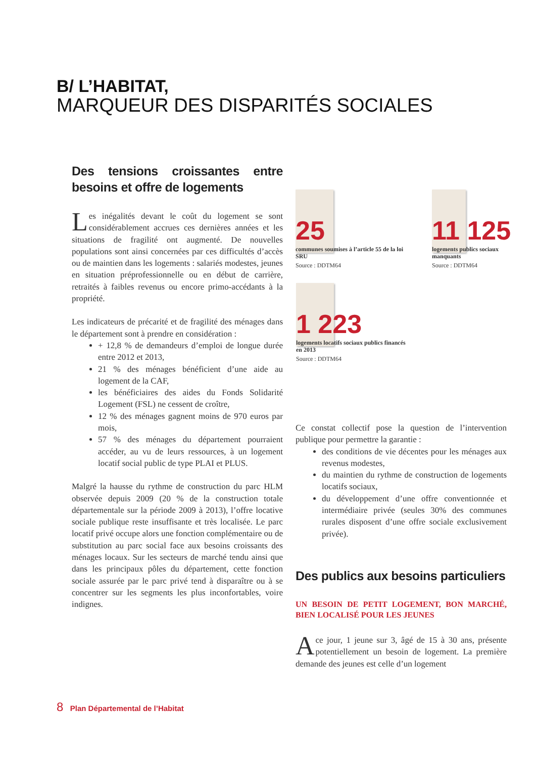B/ L’HABITAT,
MARQUEUR DES DISPARITÉS SOCIALES
Des tensions croissantes entre besoins et offre de logements
Les inégalités devant le coût du logement se sont considérablement accrues ces dernières années et les situations de fragilité ont augmenté. De nouvelles populations sont ainsi concernées par ces difficultés d’accès ou de maintien dans les logements : salariés modestes, jeunes en situation préprofessionnelle ou en début de carrière, retraités à faibles revenus ou encore primo-accédants à la propriété.
Les indicateurs de précarité et de fragilité des ménages dans le département sont à prendre en considération :
+ 12,8 % de demandeurs d’emploi de longue durée entre 2012 et 2013,
21 % des ménages bénéficient d’une aide au logement de la CAF,
les bénéficiaires des aides du Fonds Solidarité Logement (FSL) ne cessent de croître,
12 % des ménages gagnent moins de 970 euros par mois,
57 % des ménages du département pourraient accéder, au vu de leurs ressources, à un logement locatif social public de type PLAI et PLUS.
Malgré la hausse du rythme de construction du parc HLM observée depuis 2009 (20 % de la construction totale départementale sur la période 2009 à 2013), l’offre locative sociale publique reste insuffisante et très localisée. Le parc locatif privé occupe alors une fonction complémentaire ou de substitution au parc social face aux besoins croissants des ménages locaux. Sur les secteurs de marché tendu ainsi que dans les principaux pôles du département, cette fonction sociale assurée par le parc privé tend à disparaître ou à se concentrer sur les segments les plus inconfortables, voire indignes.
25
communes soumises à l’article 55 de la loi SRU
Source : DDTM64
11 125
logements publics sociaux manquants
Source : DDTM64
1 223
logements locatifs sociaux publics financés en 2013
Source : DDTM64
Ce constat collectif pose la question de l’intervention publique pour permettre la garantie :
des conditions de vie décentes pour les ménages aux revenus modestes,
du maintien du rythme de construction de logements locatifs sociaux,
du développement d’une offre conventionnée et intermédiaire privée (seules 30% des communes rurales disposent d’une offre sociale exclusivement privée).
Des publics aux besoins particuliers
UN BESOIN DE PETIT LOGEMENT, BON MARCHÉ, BIEN LOCALISÉ POUR LES JEUNES
A ce jour, 1 jeune sur 3, âgé de 15 à 30 ans, présente potentiellement un besoin de logement. La première demande des jeunes est celle d’un logement
8 Plan Départemental de l’Habitat